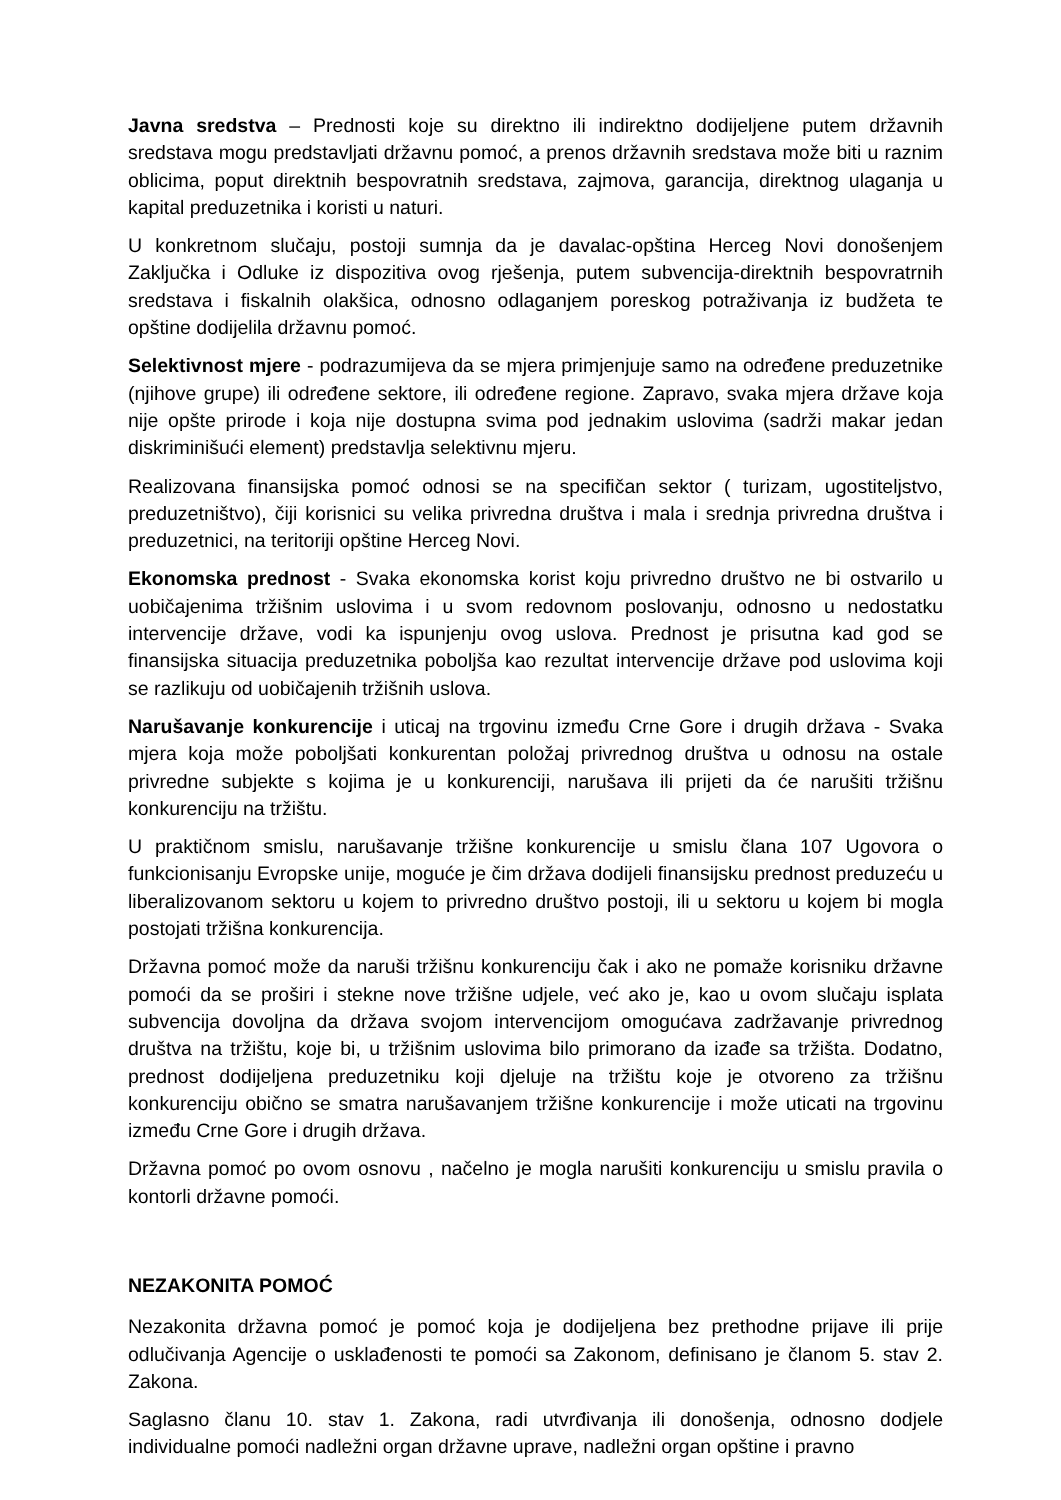Javna sredstva – Prednosti koje su direktno ili indirektno dodijeljene putem državnih sredstava mogu predstavljati državnu pomoć, a prenos državnih sredstava može biti u raznim oblicima, poput direktnih bespovratnih sredstava, zajmova, garancija, direktnog ulaganja u kapital preduzetnika i koristi u naturi.
U konkretnom slučaju, postoji sumnja da je davalac-opština Herceg Novi donošenjem Zaključka i Odluke iz dispozitiva ovog rješenja, putem subvencija-direktnih bespovratrnih sredstava i fiskalnih olakšica, odnosno odlaganjem poreskog potraživanja iz budžeta te opštine dodijelila državnu pomoć.
Selektivnost mjere - podrazumijeva da se mjera primjenjuje samo na određene preduzetnike (njihove grupe) ili određene sektore, ili određene regione. Zapravo, svaka mjera države koja nije opšte prirode i koja nije dostupna svima pod jednakim uslovima (sadrži makar jedan diskriminišući element) predstavlja selektivnu mjeru.
Realizovana finansijska pomoć odnosi se na specifičan sektor ( turizam, ugostiteljstvo, preduzetništvo), čiji korisnici su velika privredna društva i mala i srednja privredna društva i preduzetnici, na teritoriji opštine Herceg Novi.
Ekonomska prednost - Svaka ekonomska korist koju privredno društvo ne bi ostvarilo u uobičajenima tržišnim uslovima i u svom redovnom poslovanju, odnosno u nedostatku intervencije države, vodi ka ispunjenju ovog uslova. Prednost je prisutna kad god se finansijska situacija preduzetnika poboljša kao rezultat intervencije države pod uslovima koji se razlikuju od uobičajenih tržišnih uslova.
Narušavanje konkurencije i uticaj na trgovinu između Crne Gore i drugih država - Svaka mjera koja može poboljšati konkurentan položaj privrednog društva u odnosu na ostale privredne subjekte s kojima je u konkurenciji, narušava ili prijeti da će narušiti tržišnu konkurenciju na tržištu.
U praktičnom smislu, narušavanje tržišne konkurencije u smislu člana 107 Ugovora o funkcionisanju Evropske unije, moguće je čim država dodijeli finansijsku prednost preduzeću u liberalizovanom sektoru u kojem to privredno društvo postoji, ili u sektoru u kojem bi mogla postojati tržišna konkurencija.
Državna pomoć može da naruši tržišnu konkurenciju čak i ako ne pomaže korisniku državne pomoći da se proširi i stekne nove tržišne udjele, već ako je, kao u ovom slučaju isplata subvencija dovoljna da država svojom intervencijom omogućava zadržavanje privrednog društva na tržištu, koje bi, u tržišnim uslovima bilo primorano da izađe sa tržišta. Dodatno, prednost dodijeljena preduzetniku koji djeluje na tržištu koje je otvoreno za tržišnu konkurenciju obično se smatra narušavanjem tržišne konkurencije i može uticati na trgovinu između Crne Gore i drugih država.
Državna pomoć po ovom osnovu , načelno je mogla narušiti konkurenciju u smislu pravila o kontorli državne pomoći.
NEZAKONITA POMOĆ
Nezakonita državna pomoć je pomoć koja je dodijeljena bez prethodne prijave ili prije odlučivanja Agencije o usklađenosti te pomoći sa Zakonom, definisano je članom 5. stav 2. Zakona.
Saglasno članu 10. stav 1. Zakona, radi utvrđivanja ili donošenja, odnosno dodjele individualne pomoći nadležni organ državne uprave, nadležni organ opštine i pravno